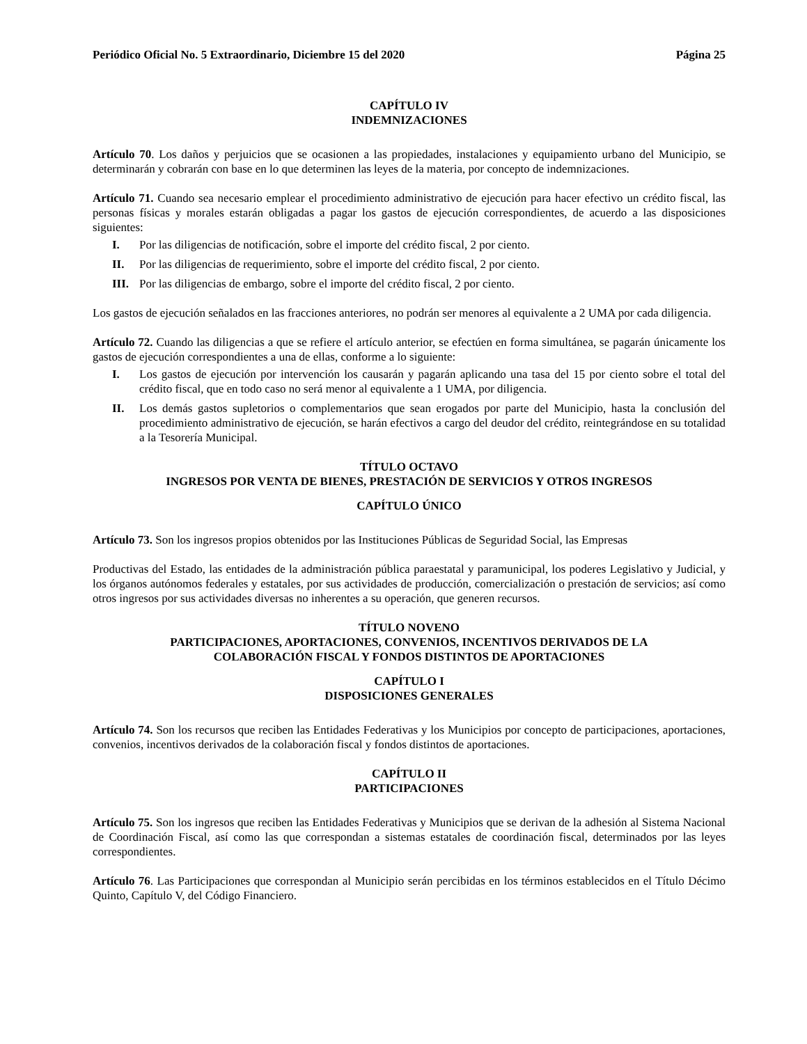Periódico Oficial No. 5 Extraordinario, Diciembre 15 del 2020 Página 25
CAPÍTULO IV
INDEMNIZACIONES
Artículo 70. Los daños y perjuicios que se ocasionen a las propiedades, instalaciones y equipamiento urbano del Municipio, se determinarán y cobrarán con base en lo que determinen las leyes de la materia, por concepto de indemnizaciones.
Artículo 71. Cuando sea necesario emplear el procedimiento administrativo de ejecución para hacer efectivo un crédito fiscal, las personas físicas y morales estarán obligadas a pagar los gastos de ejecución correspondientes, de acuerdo a las disposiciones siguientes:
I. Por las diligencias de notificación, sobre el importe del crédito fiscal, 2 por ciento.
II. Por las diligencias de requerimiento, sobre el importe del crédito fiscal, 2 por ciento.
III. Por las diligencias de embargo, sobre el importe del crédito fiscal, 2 por ciento.
Los gastos de ejecución señalados en las fracciones anteriores, no podrán ser menores al equivalente a 2 UMA por cada diligencia.
Artículo 72. Cuando las diligencias a que se refiere el artículo anterior, se efectúen en forma simultánea, se pagarán únicamente los gastos de ejecución correspondientes a una de ellas, conforme a lo siguiente:
I. Los gastos de ejecución por intervención los causarán y pagarán aplicando una tasa del 15 por ciento sobre el total del crédito fiscal, que en todo caso no será menor al equivalente a 1 UMA, por diligencia.
II. Los demás gastos supletorios o complementarios que sean erogados por parte del Municipio, hasta la conclusión del procedimiento administrativo de ejecución, se harán efectivos a cargo del deudor del crédito, reintegrándose en su totalidad a la Tesorería Municipal.
TÍTULO OCTAVO
INGRESOS POR VENTA DE BIENES, PRESTACIÓN DE SERVICIOS Y OTROS INGRESOS
CAPÍTULO ÚNICO
Artículo 73. Son los ingresos propios obtenidos por las Instituciones Públicas de Seguridad Social, las Empresas
Productivas del Estado, las entidades de la administración pública paraestatal y paramunicipal, los poderes Legislativo y Judicial, y los órganos autónomos federales y estatales, por sus actividades de producción, comercialización o prestación de servicios; así como otros ingresos por sus actividades diversas no inherentes a su operación, que generen recursos.
TÍTULO NOVENO
PARTICIPACIONES, APORTACIONES, CONVENIOS, INCENTIVOS DERIVADOS DE LA
COLABORACIÓN FISCAL Y FONDOS DISTINTOS DE APORTACIONES
CAPÍTULO I
DISPOSICIONES GENERALES
Artículo 74. Son los recursos que reciben las Entidades Federativas y los Municipios por concepto de participaciones, aportaciones, convenios, incentivos derivados de la colaboración fiscal y fondos distintos de aportaciones.
CAPÍTULO II
PARTICIPACIONES
Artículo 75. Son los ingresos que reciben las Entidades Federativas y Municipios que se derivan de la adhesión al Sistema Nacional de Coordinación Fiscal, así como las que correspondan a sistemas estatales de coordinación fiscal, determinados por las leyes correspondientes.
Artículo 76. Las Participaciones que correspondan al Municipio serán percibidas en los términos establecidos en el Título Décimo Quinto, Capítulo V, del Código Financiero.